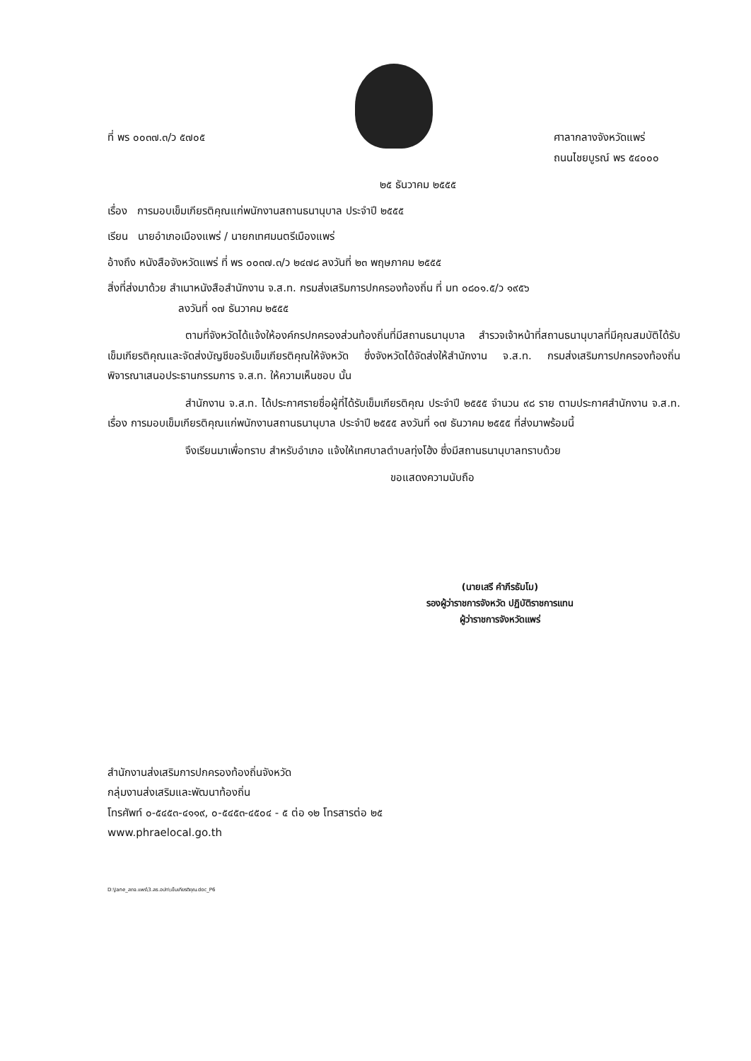ที่ พร ๐๐๓๗.๓/ว ๕๗๐๕ ศาลากลางจังหวัดแพร่
ถนนไชยบูรณ์ พร ๕๔๐๐๐
๒๕ ธันวาคม ๒๕๕๕
เรื่อง การมอบเข็มเกียรติคุณแก่พนักงานสถานธนานุบาล ประจำปี ๒๕๕๕
เรียน นายอำเภอเมืองแพร่ / นายกเทศมนตรีเมืองแพร่
อ้างถึง หนังสือจังหวัดแพร่ ที่ พร ๐๐๓๗.๓/ว ๒๔๗๘ ลงวันที่ ๒๓ พฤษภาคม ๒๕๕๕
สิ่งที่ส่งมาด้วย สำเนาหนังสือสำนักงาน จ.ส.ท. กรมส่งเสริมการปกครองท้องถิ่น ที่ มท ๐๘๐๑.๕/ว ๑๙๕๖
ลงวันที่ ๑๗ ธันวาคม ๒๕๕๕
ตามที่จังหวัดได้แจ้งให้องค์กรปกครองส่วนท้องถิ่นที่มีสถานธนานุบาล สำรวจเจ้าหน้าที่สถานธนานุบาลที่มีคุณสมบัติได้รับเข็มเกียรติคุณและจัดส่งบัญชีขอรับเข็มเกียรติคุณให้จังหวัด ซึ่งจังหวัดได้จัดส่งให้สำนักงาน จ.ส.ท. กรมส่งเสริมการปกครองท้องถิ่น พิจารณาเสนอประธานกรรมการ จ.ส.ท. ให้ความเห็นชอบ นั้น
สำนักงาน จ.ส.ท. ได้ประกาศรายชื่อผู้ที่ได้รับเข็มเกียรติคุณ ประจำปี ๒๕๕๕ จำนวน ๙๘ ราย ตามประกาศสำนักงาน จ.ส.ท. เรื่อง การมอบเข็มเกียรติคุณแก่พนักงานสถานธนานุบาล ประจำปี ๒๕๕๕ ลงวันที่ ๑๗ ธันวาคม ๒๕๕๕ ที่ส่งมาพร้อมนี้
จึงเรียนมาเพื่อทราบ สำหรับอำเภอ แจ้งให้เทศบาลตำบลทุ่งโฮ้ง ซึ่งมีสถานธนานุบาลทราบด้วย
ขอแสดงความนับถือ
(นายเสรี คำภีรธัมโม)
รองผู้ว่าราชการจังหวัด ปฏิบัติราชการแทน
ผู้ว่าราชการจังหวัดแพร่
สำนักงานส่งเสริมการปกครองท้องถิ่นจังหวัด
กลุ่มงานส่งเสริมและพัฒนาท้องถิ่น
โทรศัพท์ ๐-๕๔๕๓-๔๑๑๙, ๐-๕๔๕๓-๔๕๐๔ - ๕ ต่อ ๑๒ โทรสารต่อ ๒๕
www.phraelocal.go.th
D:\Jane_สถจ.แพร่\3.สธ.อปท\เข็มเกียรติคุณ.doc_P6